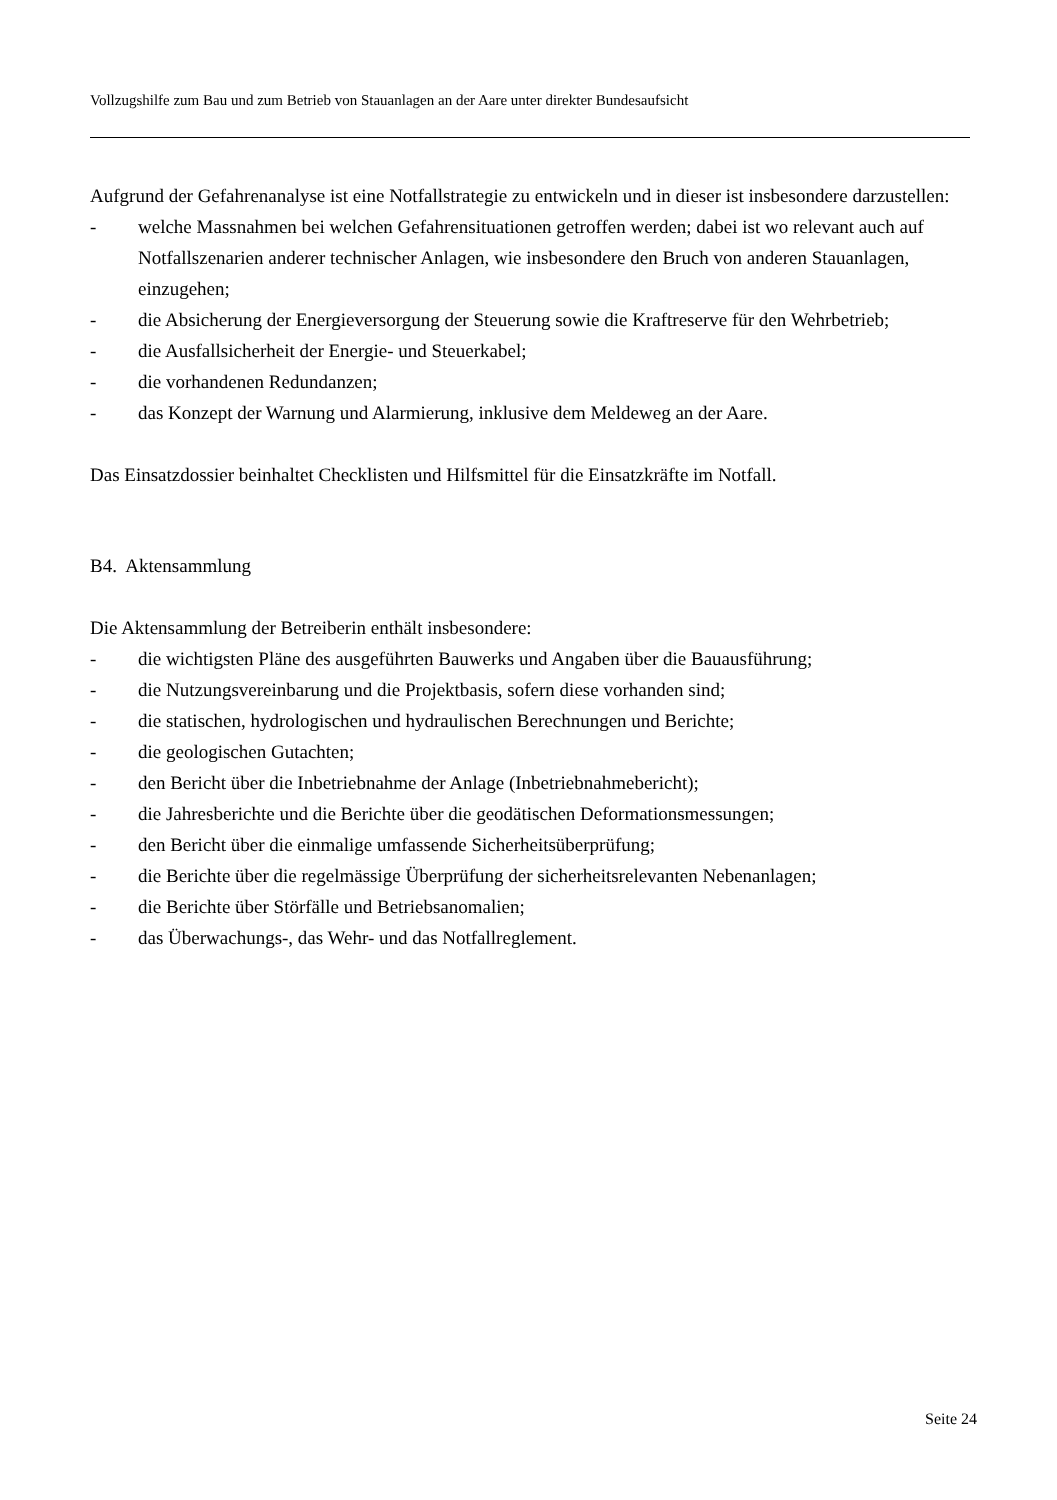Vollzugshilfe zum Bau und zum Betrieb von Stauanlagen an der Aare unter direkter Bundesaufsicht
Aufgrund der Gefahrenanalyse ist eine Notfallstrategie zu entwickeln und in dieser ist insbesondere darzustellen:
- welche Massnahmen bei welchen Gefahrensituationen getroffen werden; dabei ist wo relevant auch auf Notfallszenarien anderer technischer Anlagen, wie insbesondere den Bruch von anderen Stauanlagen, einzugehen;
- die Absicherung der Energieversorgung der Steuerung sowie die Kraftreserve für den Wehrbetrieb;
- die Ausfallsicherheit der Energie- und Steuerkabel;
- die vorhandenen Redundanzen;
- das Konzept der Warnung und Alarmierung, inklusive dem Meldeweg an der Aare.
Das Einsatzdossier beinhaltet Checklisten und Hilfsmittel für die Einsatzkräfte im Notfall.
B4. Aktensammlung
Die Aktensammlung der Betreiberin enthält insbesondere:
- die wichtigsten Pläne des ausgeführten Bauwerks und Angaben über die Bauausführung;
- die Nutzungsvereinbarung und die Projektbasis, sofern diese vorhanden sind;
- die statischen, hydrologischen und hydraulischen Berechnungen und Berichte;
- die geologischen Gutachten;
- den Bericht über die Inbetriebnahme der Anlage (Inbetriebnahmebericht);
- die Jahresberichte und die Berichte über die geodätischen Deformationsmessungen;
- den Bericht über die einmalige umfassende Sicherheitsüberprüfung;
- die Berichte über die regelmässige Überprüfung der sicherheitsrelevanten Nebenanlagen;
- die Berichte über Störfälle und Betriebsanomalien;
- das Überwachungs-, das Wehr- und das Notfallreglement.
Seite 24